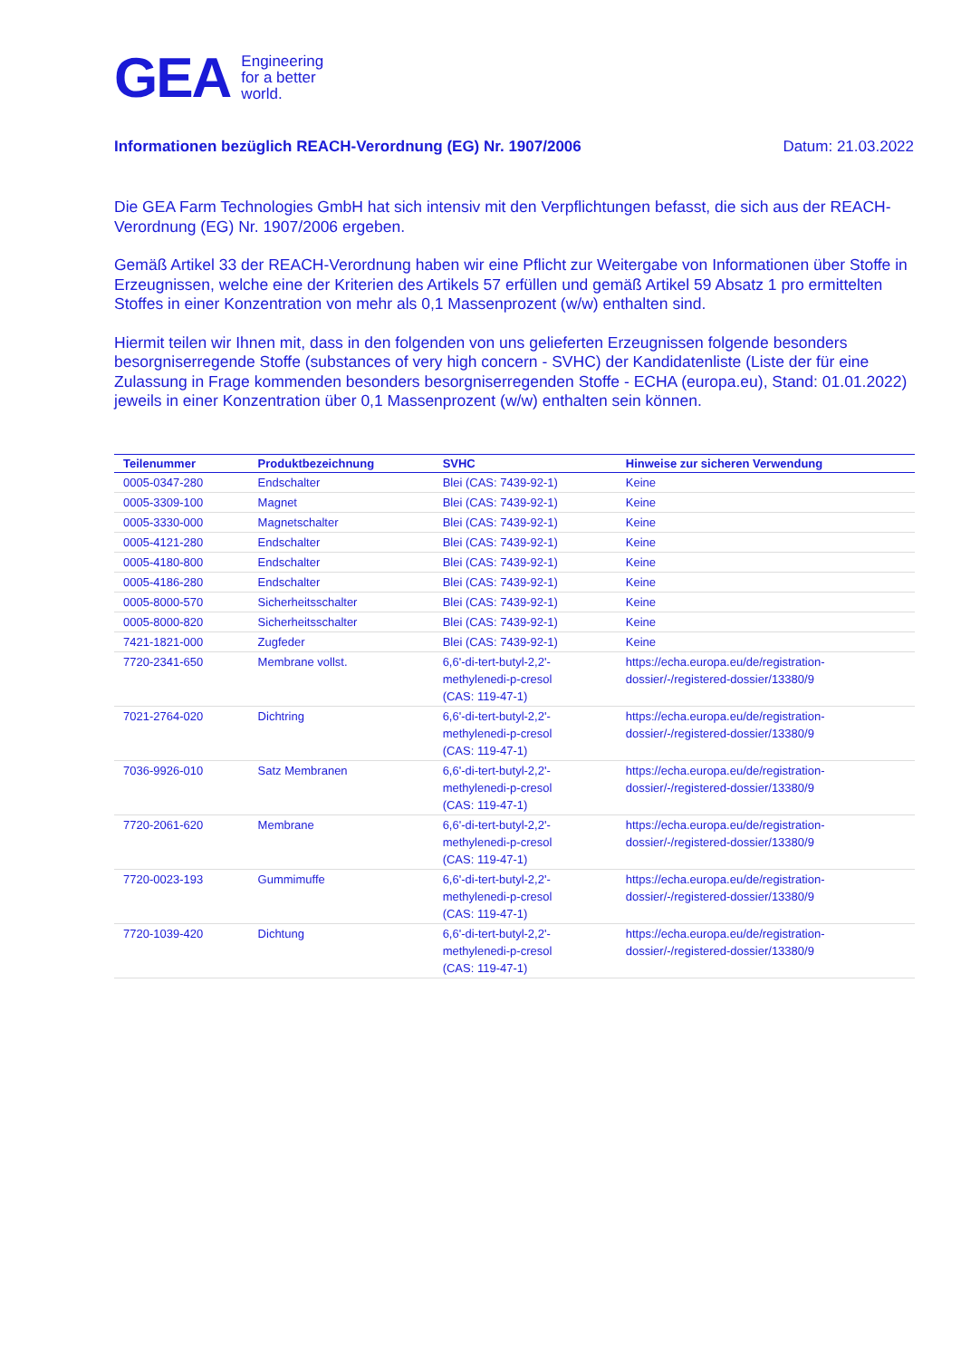GEA
Engineering
for a better
world.
Informationen bezüglich REACH-Verordnung (EG) Nr. 1907/2006 Datum: 21.03.2022
Die GEA Farm Technologies GmbH hat sich intensiv mit den Verpflichtungen befasst, die sich aus der REACH-Verordnung (EG) Nr. 1907/2006 ergeben.
Gemäß Artikel 33 der REACH-Verordnung haben wir eine Pflicht zur Weitergabe von Informationen über Stoffe in Erzeugnissen, welche eine der Kriterien des Artikels 57 erfüllen und gemäß Artikel 59 Absatz 1 pro ermittelten Stoffes in einer Konzentration von mehr als 0,1 Massenprozent (w/w) enthalten sind.
Hiermit teilen wir Ihnen mit, dass in den folgenden von uns gelieferten Erzeugnissen folgende besonders besorgniserregende Stoffe (substances of very high concern - SVHC) der Kandidatenliste (Liste der für eine Zulassung in Frage kommenden besonders besorgniserregenden Stoffe - ECHA (europa.eu), Stand: 01.01.2022) jeweils in einer Konzentration über 0,1 Massenprozent (w/w) enthalten sein können.
| Teilenummer | Produktbezeichnung | SVHC | Hinweise zur sicheren Verwendung |
| --- | --- | --- | --- |
| 0005-0347-280 | Endschalter | Blei (CAS: 7439-92-1) | Keine |
| 0005-3309-100 | Magnet | Blei (CAS: 7439-92-1) | Keine |
| 0005-3330-000 | Magnetschalter | Blei (CAS: 7439-92-1) | Keine |
| 0005-4121-280 | Endschalter | Blei (CAS: 7439-92-1) | Keine |
| 0005-4180-800 | Endschalter | Blei (CAS: 7439-92-1) | Keine |
| 0005-4186-280 | Endschalter | Blei (CAS: 7439-92-1) | Keine |
| 0005-8000-570 | Sicherheitsschalter | Blei (CAS: 7439-92-1) | Keine |
| 0005-8000-820 | Sicherheitsschalter | Blei (CAS: 7439-92-1) | Keine |
| 7421-1821-000 | Zugfeder | Blei (CAS: 7439-92-1) | Keine |
| 7720-2341-650 | Membrane vollst. | 6,6'-di-tert-butyl-2,2'- methylenedi-p-cresol (CAS: 119-47-1) | https://echa.europa.eu/de/registration- dossier/-/registered-dossier/13380/9 |
| 7021-2764-020 | Dichtring | 6,6'-di-tert-butyl-2,2'- methylenedi-p-cresol (CAS: 119-47-1) | https://echa.europa.eu/de/registration- dossier/-/registered-dossier/13380/9 |
| 7036-9926-010 | Satz Membranen | 6,6'-di-tert-butyl-2,2'- methylenedi-p-cresol (CAS: 119-47-1) | https://echa.europa.eu/de/registration- dossier/-/registered-dossier/13380/9 |
| 7720-2061-620 | Membrane | 6,6'-di-tert-butyl-2,2'- methylenedi-p-cresol (CAS: 119-47-1) | https://echa.europa.eu/de/registration- dossier/-/registered-dossier/13380/9 |
| 7720-0023-193 | Gummimuffe | 6,6'-di-tert-butyl-2,2'- methylenedi-p-cresol (CAS: 119-47-1) | https://echa.europa.eu/de/registration- dossier/-/registered-dossier/13380/9 |
| 7720-1039-420 | Dichtung | 6,6'-di-tert-butyl-2,2'- methylenedi-p-cresol (CAS: 119-47-1) | https://echa.europa.eu/de/registration- dossier/-/registered-dossier/13380/9 |